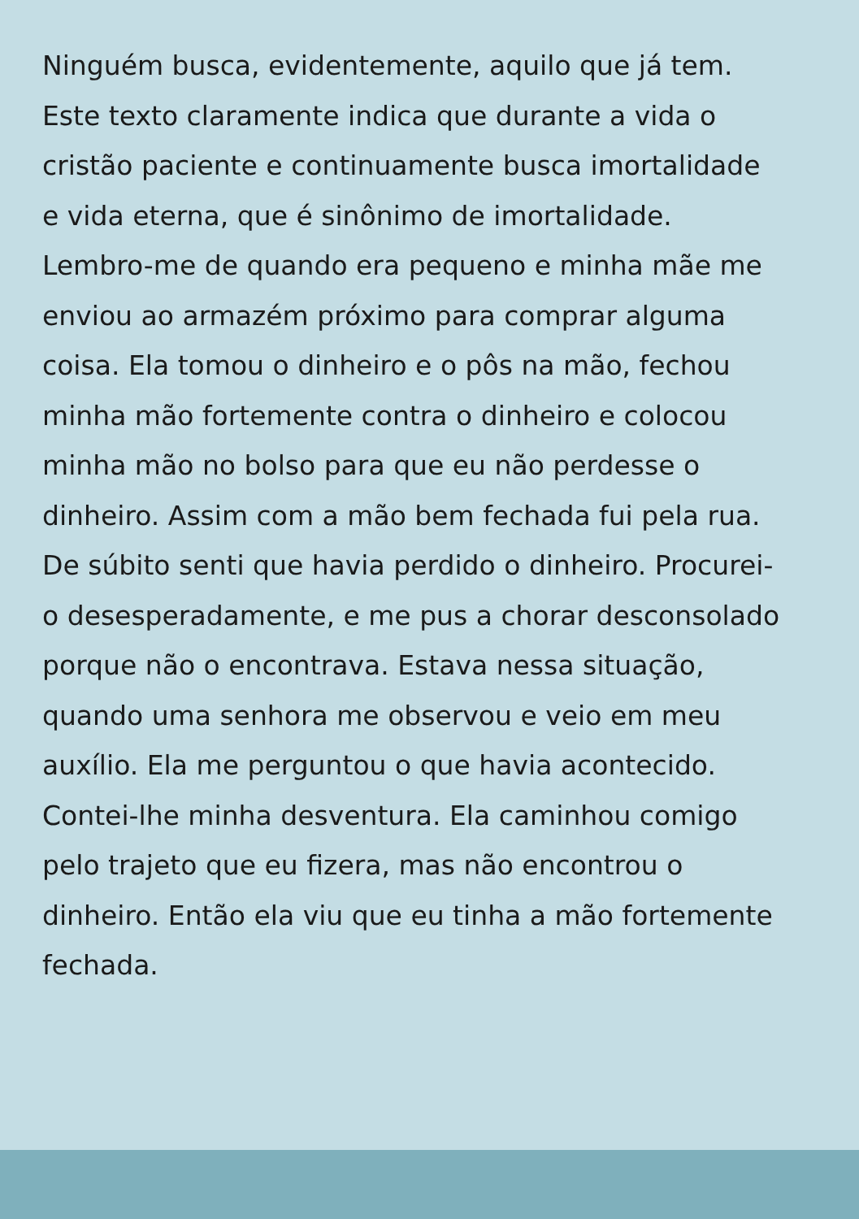Ninguém busca, evidentemente, aquilo que já tem.
Este texto claramente indica que durante a vida o
cristão paciente e continuamente busca imortalidade
e vida eterna, que é sinônimo de imortalidade.
Lembro-me de quando era pequeno e minha mãe me
enviou ao armazém próximo para comprar alguma
coisa. Ela tomou o dinheiro e o pôs na mão, fechou
minha mão fortemente contra o dinheiro e colocou
minha mão no bolso para que eu não perdesse o
dinheiro. Assim com a mão bem fechada fui pela rua.
De súbito senti que havia perdido o dinheiro. Procurei-
o desesperadamente, e me pus a chorar desconsolado
porque não o encontrava. Estava nessa situação,
quando uma senhora me observou e veio em meu
auxílio. Ela me perguntou o que havia acontecido.
Contei-lhe minha desventura. Ela caminhou comigo
pelo trajeto que eu fizera, mas não encontrou o
dinheiro. Então ela viu que eu tinha a mão fortemente
fechada.